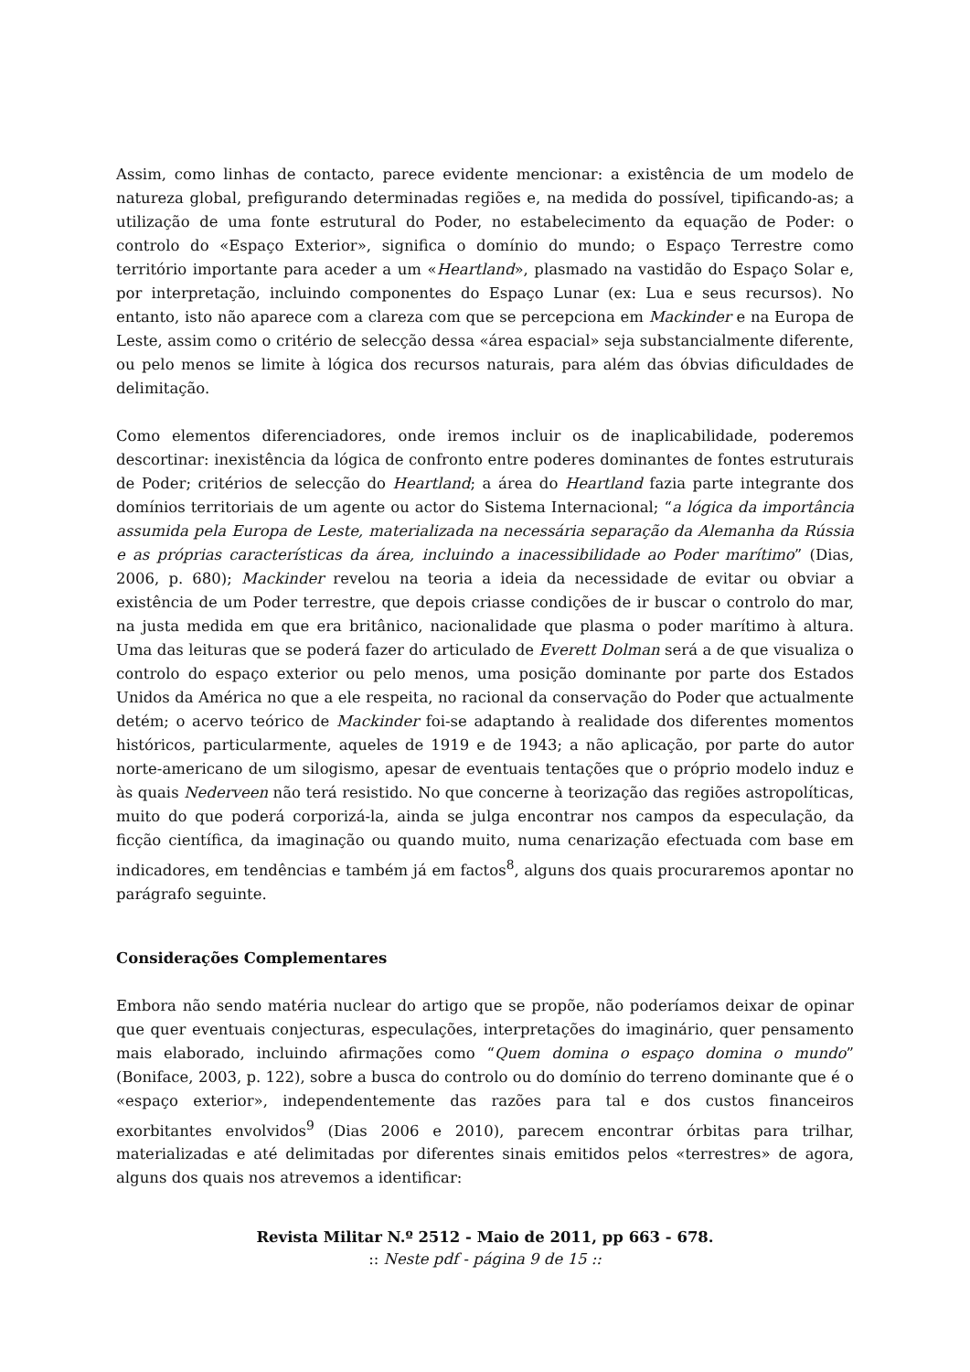Assim, como linhas de contacto, parece evidente mencionar: a existência de um modelo de natureza global, prefigurando determinadas regiões e, na medida do possível, tipificando-as; a utilização de uma fonte estrutural do Poder, no estabelecimento da equação de Poder: o controlo do «Espaço Exterior», significa o domínio do mundo; o Espaço Terrestre como território importante para aceder a um «Heartland», plasmado na vastidão do Espaço Solar e, por interpretação, incluindo componentes do Espaço Lunar (ex: Lua e seus recursos). No entanto, isto não aparece com a clareza com que se percepciona em Mackinder e na Europa de Leste, assim como o critério de selecção dessa «área espacial» seja substancialmente diferente, ou pelo menos se limite à lógica dos recursos naturais, para além das óbvias dificuldades de delimitação.
Como elementos diferenciadores, onde iremos incluir os de inaplicabilidade, poderemos descortinar: inexistência da lógica de confronto entre poderes dominantes de fontes estruturais de Poder; critérios de selecção do Heartland; a área do Heartland fazia parte integrante dos domínios territoriais de um agente ou actor do Sistema Internacional; “a lógica da importância assumida pela Europa de Leste, materializada na necessária separação da Alemanha da Rússia e as próprias características da área, incluindo a inacessibilidade ao Poder marítimo” (Dias, 2006, p. 680); Mackinder revelou na teoria a ideia da necessidade de evitar ou obviar a existência de um Poder terrestre, que depois criasse condições de ir buscar o controlo do mar, na justa medida em que era britânico, nacionalidade que plasma o poder marítimo à altura. Uma das leituras que se poderá fazer do articulado de Everett Dolman será a de que visualiza o controlo do espaço exterior ou pelo menos, uma posição dominante por parte dos Estados Unidos da América no que a ele respeita, no racional da conservação do Poder que actualmente detém; o acervo teórico de Mackinder foi-se adaptando à realidade dos diferentes momentos históricos, particularmente, aqueles de 1919 e de 1943; a não aplicação, por parte do autor norte-americano de um silogismo, apesar de eventuais tentações que o próprio modelo induz e às quais Nederveen não terá resistido. No que concerne à teorização das regiões astropolíticas, muito do que poderá corporizá-la, ainda se julga encontrar nos campos da especulação, da ficção científica, da imaginação ou quando muito, numa cenarização efectuada com base em indicadores, em tendências e também já em factos<sup>8</sup>, alguns dos quais procuraremos apontar no parágrafo seguinte.
Considerações Complementares
Embora não sendo matéria nuclear do artigo que se propõe, não poderíamos deixar de opinar que quer eventuais conjecturas, especulações, interpretações do imaginário, quer pensamento mais elaborado, incluindo afirmações como “Quem domina o espaço domina o mundo” (Boniface, 2003, p. 122), sobre a busca do controlo ou do domínio do terreno dominante que é o «espaço exterior», independentemente das razões para tal e dos custos financeiros exorbitantes envolvidos<sup>9</sup> (Dias 2006 e 2010), parecem encontrar órbitas para trilhar, materializadas e até delimitadas por diferentes sinais emitidos pelos «terrestres» de agora, alguns dos quais nos atrevemos a identificar:
Revista Militar N.º 2512 - Maio de 2011, pp 663 - 678.
:: Neste pdf - página 9 de 15 ::